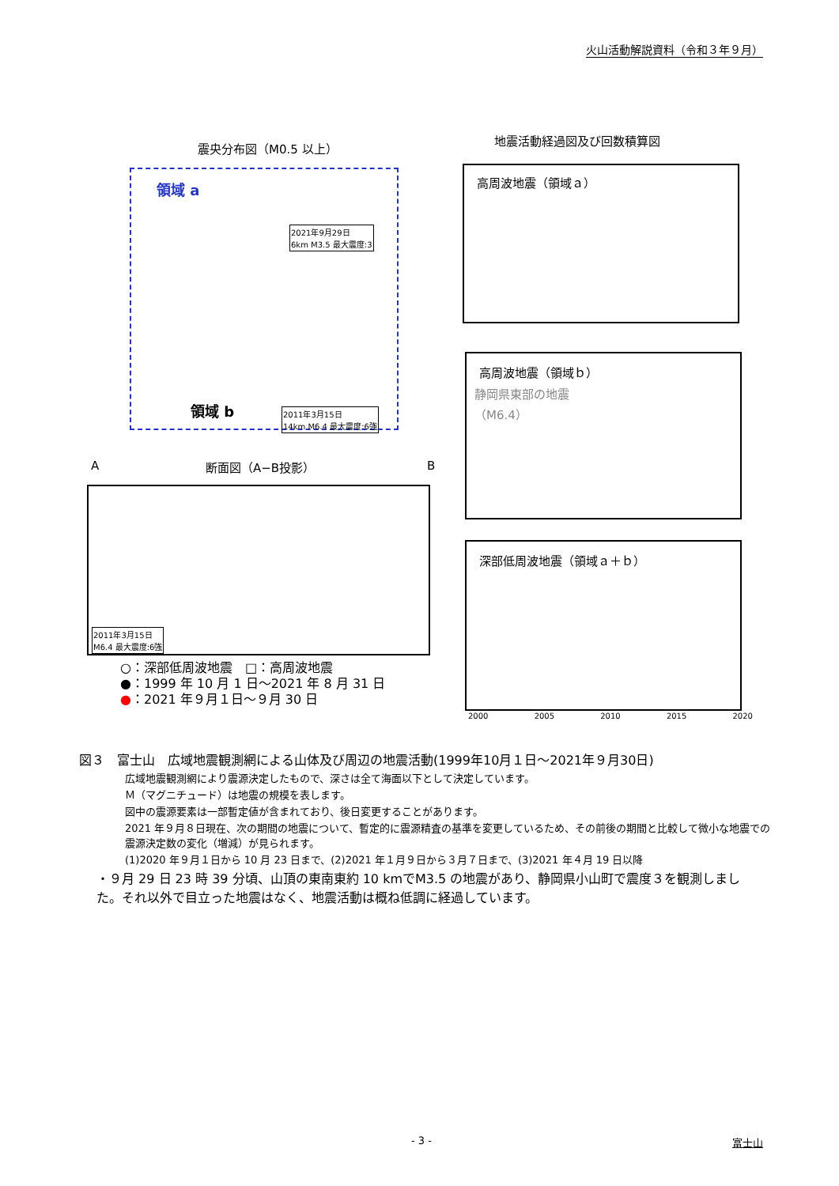火山活動解説資料（令和３年９月）
震央分布図（M0.5 以上）
地震活動経過図及び回数積算図
領域 a
2021年9月29日
6km M3.5 最大震度:3
領域 b
2011年3月15日
14km M6.4 最大震度:6強
A 断面図（A−B投影） B
2011年3月15日
M6.4 最大震度:6強
○：深部低周波地震　□：高周波地震
●：1999 年 10 月 1 日～2021 年 8 月 31 日
●：2021 年９月１日～９月 30 日
高周波地震（領域ａ）
高周波地震（領域ｂ）
静岡県東部の地震
（M6.4）
深部低周波地震（領域ａ＋ｂ）
2000 2005 2010 2015 2020
図３　富士山　広域地震観測網による山体及び周辺の地震活動(1999年10月１日～2021年９月30日)
広域地震観測網により震源決定したもので、深さは全て海面以下として決定しています。
Ｍ（マグニチュード）は地震の規模を表します。
図中の震源要素は一部暫定値が含まれており、後日変更することがあります。
2021 年９月８日現在、次の期間の地震について、暫定的に震源精査の基準を変更しているため、その前後の期間と比較して微小な地震での震源決定数の変化（増減）が見られます。
(1)2020 年９月１日から 10 月 23 日まで、(2)2021 年１月９日から３月７日まで、(3)2021 年４月 19 日以降
・９月 29 日 23 時 39 分頃、山頂の東南東約 10 kmでM3.5 の地震があり、静岡県小山町で震度３を観測しました。それ以外で目立った地震はなく、地震活動は概ね低調に経過しています。
- 3 - 富士山